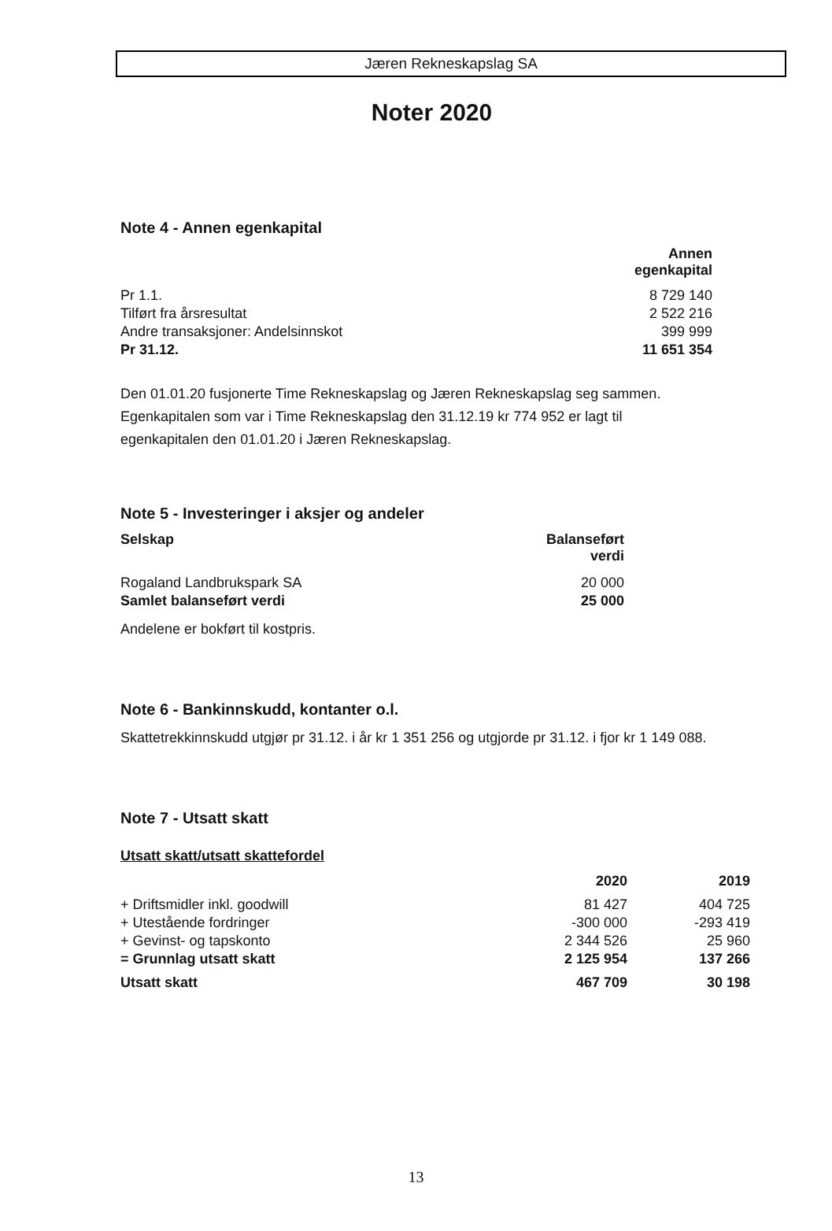Jæren Rekneskapslag SA
Noter 2020
Note 4 - Annen egenkapital
| | Annen egenkapital |
| Pr 1.1. | 8 729 140 |
| Tilført fra årsresultat | 2 522 216 |
| Andre transaksjoner: Andelsinnskot | 399 999 |
| Pr 31.12. | 11 651 354 |
Den 01.01.20 fusjonerte Time Rekneskapslag og Jæren Rekneskapslag seg sammen. Egenkapitalen som var i Time Rekneskapslag den 31.12.19 kr 774 952 er lagt til egenkapitalen den 01.01.20 i Jæren Rekneskapslag.
Note 5 - Investeringer i aksjer og andeler
| Selskap | Balanseført verdi |
| --- | --- |
| Rogaland Landbrukspark SA | 20 000 |
| Samlet balanseført verdi | 25 000 |
Andelene er bokført til kostpris.
Note 6 - Bankinnskudd, kontanter o.l.
Skattetrekkinnskudd utgjør pr 31.12. i år kr 1 351 256 og utgjorde pr 31.12. i fjor kr 1 149 088.
Note 7 - Utsatt skatt
Utsatt skatt/utsatt skattefordel
| | 2020 | 2019 |
| + Driftsmidler inkl. goodwill | 81 427 | 404 725 |
| + Utestående fordringer | -300 000 | -293 419 |
| + Gevinst- og tapskonto | 2 344 526 | 25 960 |
| = Grunnlag utsatt skatt | 2 125 954 | 137 266 |
| Utsatt skatt | 467 709 | 30 198 |
13